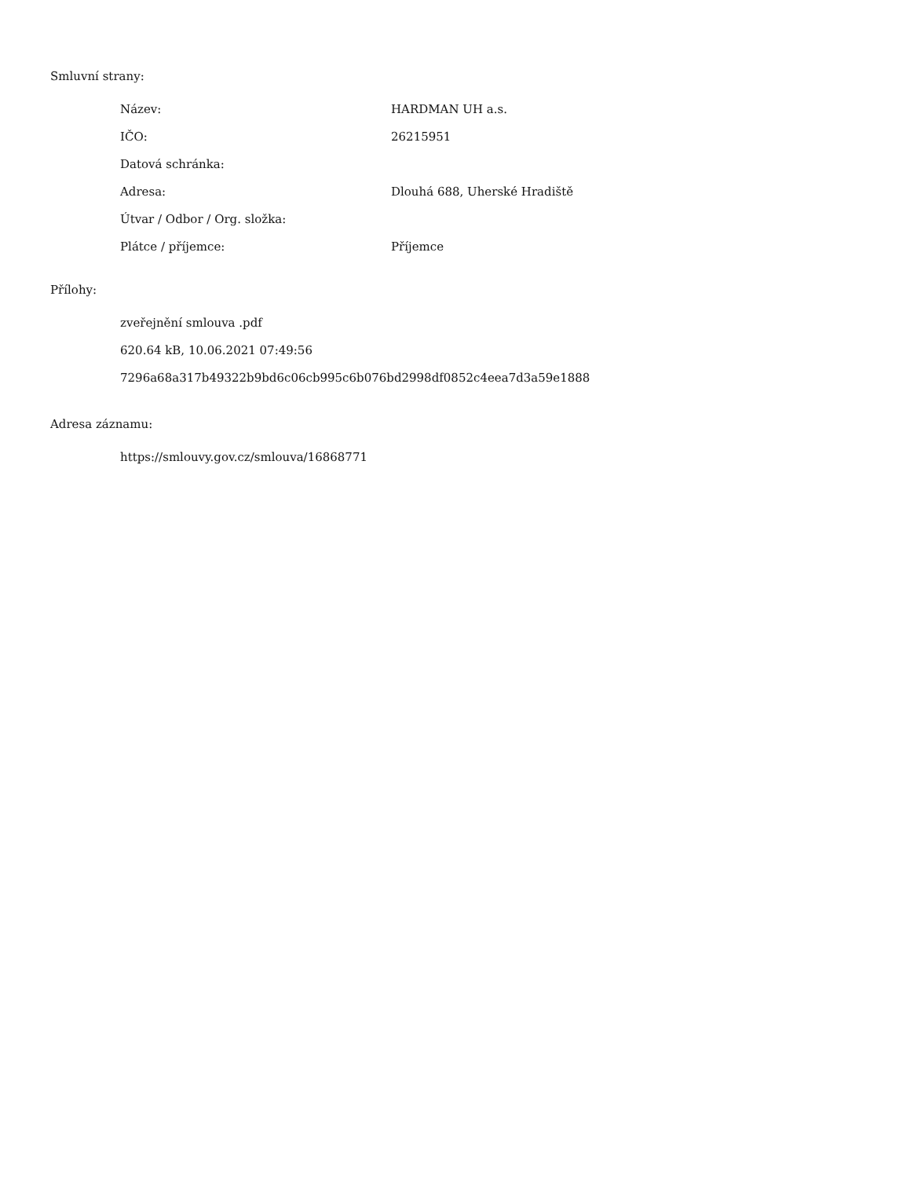Smluvní strany:
| Název: | HARDMAN UH a.s. |
| IČO: | 26215951 |
| Datová schránka: | |
| Adresa: | Dlouhá 688, Uherské Hradiště |
| Útvar / Odbor / Org. složka: | |
| Plátce / příjemce: | Příjemce |
Přílohy:
zveřejnění smlouva .pdf
620.64 kB, 10.06.2021 07:49:56
7296a68a317b49322b9bd6c06cb995c6b076bd2998df0852c4eea7d3a59e1888
Adresa záznamu:
https://smlouvy.gov.cz/smlouva/16868771